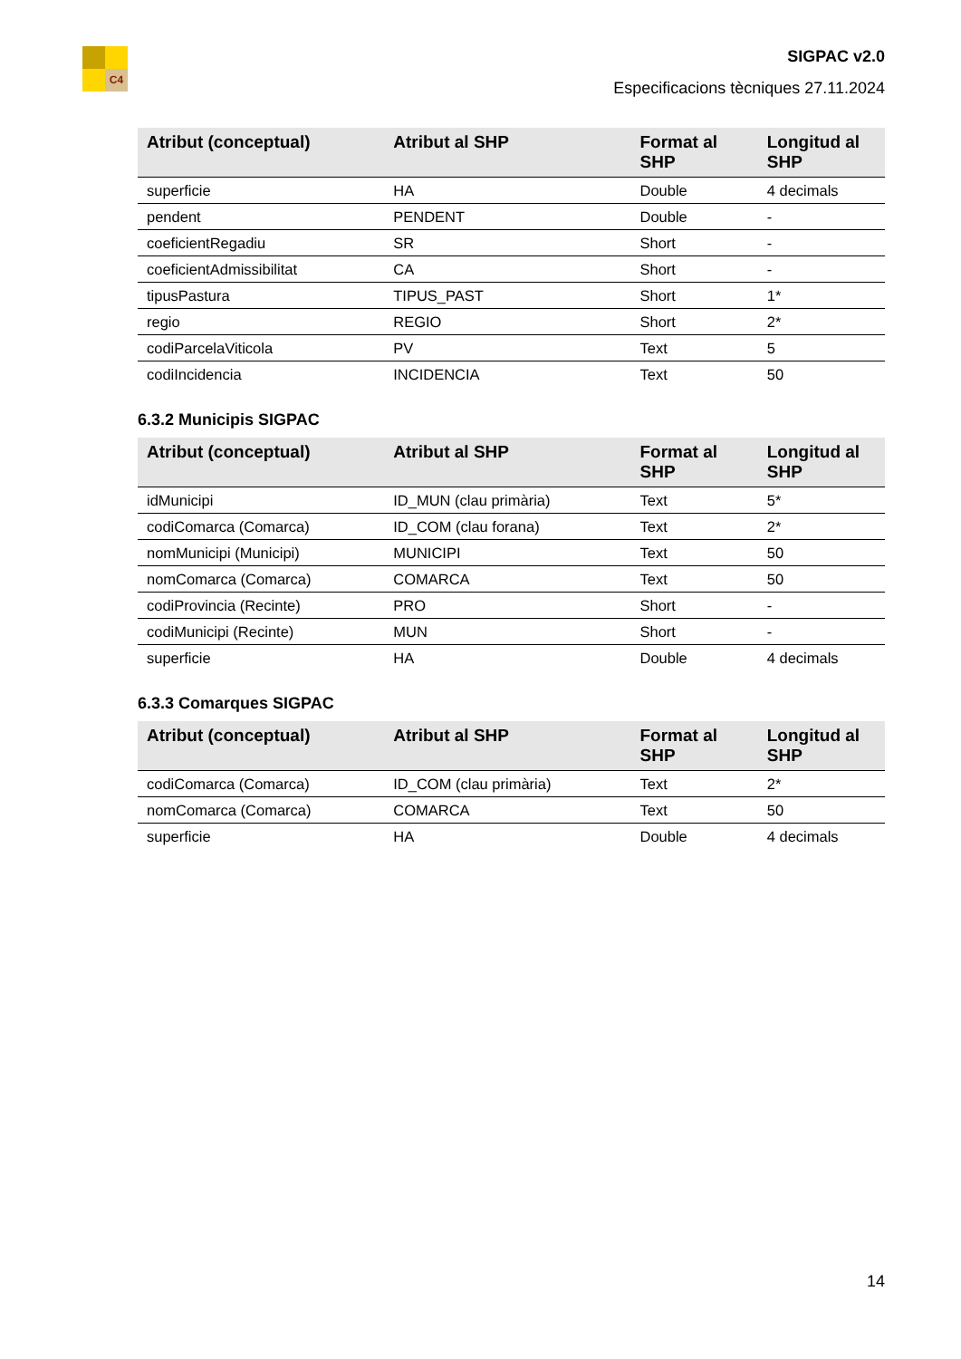C4
SIGPAC v2.0
Especificacions tècniques 27.11.2024
| Atribut (conceptual) | Atribut al SHP | Format al SHP | Longitud al SHP |
| --- | --- | --- | --- |
| superficie | HA | Double | 4 decimals |
| pendent | PENDENT | Double | - |
| coeficientRegadiu | SR | Short | - |
| coeficientAdmissibilitat | CA | Short | - |
| tipusPastura | TIPUS_PAST | Short | 1* |
| regio | REGIO | Short | 2* |
| codiParcelaViticola | PV | Text | 5 |
| codiIncidencia | INCIDENCIA | Text | 50 |
6.3.2 Municipis SIGPAC
| Atribut (conceptual) | Atribut al SHP | Format al SHP | Longitud al SHP |
| --- | --- | --- | --- |
| idMunicipi | ID_MUN (clau primària) | Text | 5* |
| codiComarca (Comarca) | ID_COM (clau forana) | Text | 2* |
| nomMunicipi (Municipi) | MUNICIPI | Text | 50 |
| nomComarca (Comarca) | COMARCA | Text | 50 |
| codiProvincia (Recinte) | PRO | Short | - |
| codiMunicipi (Recinte) | MUN | Short | - |
| superficie | HA | Double | 4 decimals |
6.3.3 Comarques SIGPAC
| Atribut (conceptual) | Atribut al SHP | Format al SHP | Longitud al SHP |
| --- | --- | --- | --- |
| codiComarca (Comarca) | ID_COM (clau primària) | Text | 2* |
| nomComarca (Comarca) | COMARCA | Text | 50 |
| superficie | HA | Double | 4 decimals |
14